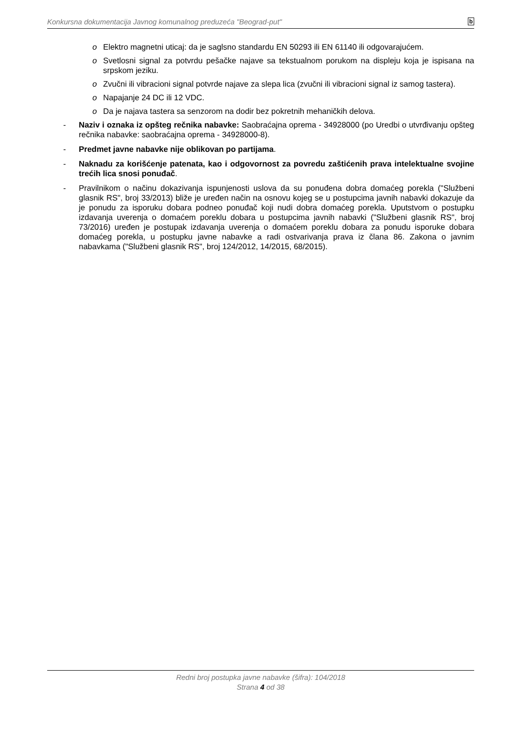Konkursna dokumentacija Javnog komunalnog preduzeća "Beograd-put" b
o Elektro magnetni uticaj: da je saglsno standardu EN 50293 ili EN 61140 ili odgovarajućem.
o Svetlosni signal za potvrdu pešačke najave sa tekstualnom porukom na displeju koja je ispisana na srpskom jeziku.
o Zvučni ili vibracioni signal potvrde najave za slepa lica (zvučni ili vibracioni signal iz samog tastera).
o Napajanje 24 DC ili 12 VDC.
o Da je najava tastera sa senzorom na dodir bez pokretnih mehaničkih delova.
- Naziv i oznaka iz opšteg rečnika nabavke: Saobraćajna oprema - 34928000 (po Uredbi o utvrđivanju opšteg rečnika nabavke: saobraćajna oprema - 34928000-8).
- Predmet javne nabavke nije oblikovan po partijama.
- Naknadu za korišćenje patenata, kao i odgovornost za povredu zaštićenih prava intelektualne svojine trećih lica snosi ponuđač.
- Pravilnikom o načinu dokazivanja ispunjenosti uslova da su ponuđena dobra domaćeg porekla ("Službeni glasnik RS", broj 33/2013) bliže je uređen način na osnovu kojeg se u postupcima javnih nabavki dokazuje da je ponudu za isporuku dobara podneo ponuđač koji nudi dobra domaćeg porekla. Uputstvom o postupku izdavanja uverenja o domaćem poreklu dobara u postupcima javnih nabavki ("Službeni glasnik RS", broj 73/2016) uređen je postupak izdavanja uverenja o domaćem poreklu dobara za ponudu isporuke dobara domaćeg porekla, u postupku javne nabavke a radi ostvarivanja prava iz člana 86. Zakona o javnim nabavkama ("Službeni glasnik RS", broj 124/2012, 14/2015, 68/2015).
Redni broj postupka javne nabavke (šifra): 104/2018
Strana 4 od 38